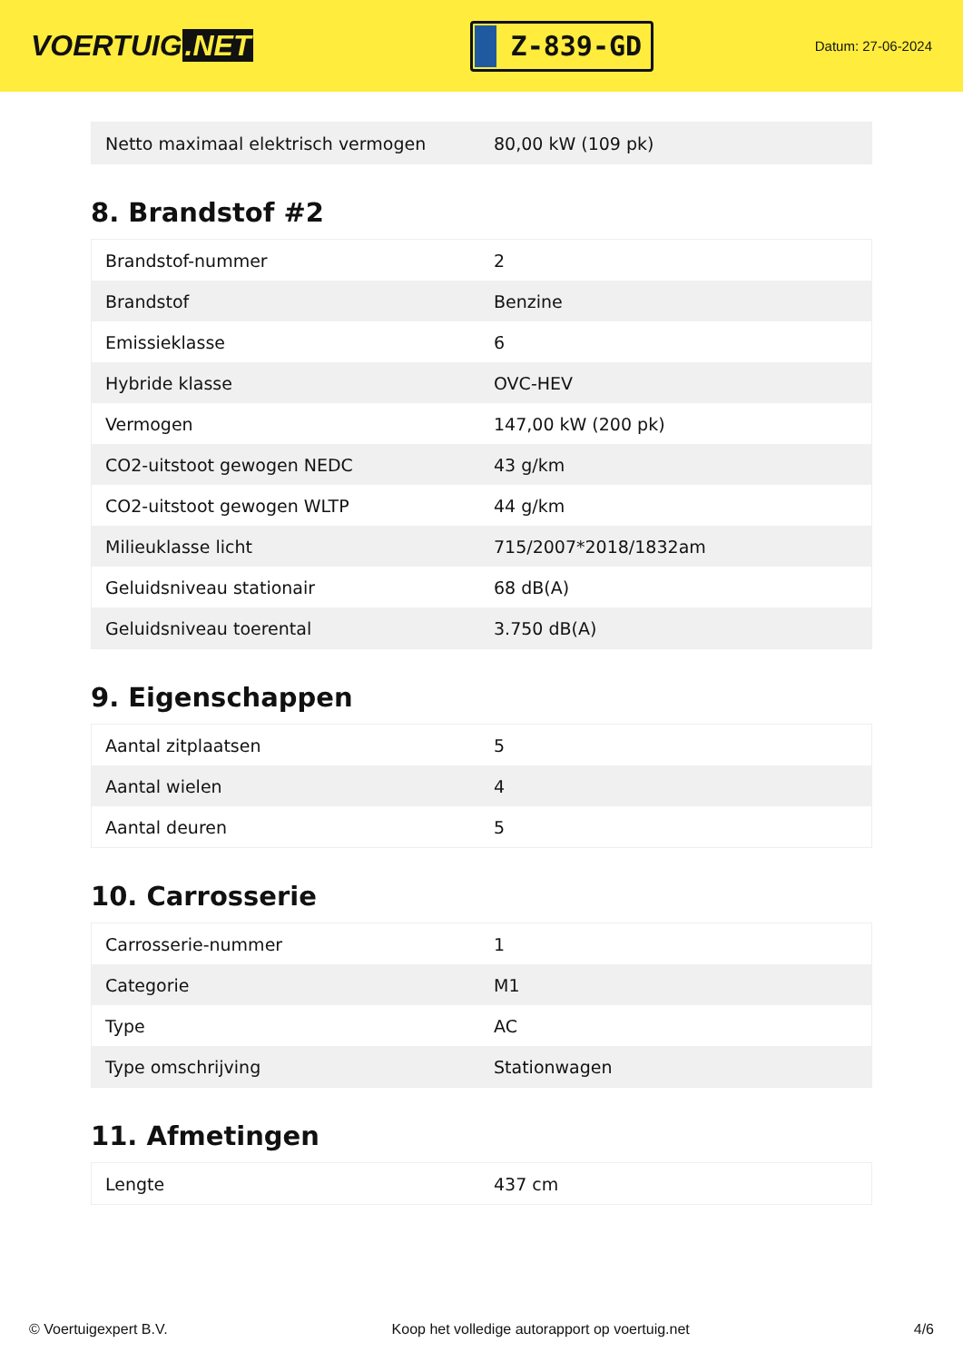VOERTUIG.NET
Z-839-GD
Datum: 27-06-2024
| Netto maximaal elektrisch vermogen | 80,00 kW (109 pk) |
8. Brandstof #2
| Brandstof-nummer | 2 |
| Brandstof | Benzine |
| Emissieklasse | 6 |
| Hybride klasse | OVC-HEV |
| Vermogen | 147,00 kW (200 pk) |
| CO2-uitstoot gewogen NEDC | 43 g/km |
| CO2-uitstoot gewogen WLTP | 44 g/km |
| Milieuklasse licht | 715/2007*2018/1832am |
| Geluidsniveau stationair | 68 dB(A) |
| Geluidsniveau toerental | 3.750 dB(A) |
9. Eigenschappen
| Aantal zitplaatsen | 5 |
| Aantal wielen | 4 |
| Aantal deuren | 5 |
10. Carrosserie
| Carrosserie-nummer | 1 |
| Categorie | M1 |
| Type | AC |
| Type omschrijving | Stationwagen |
11. Afmetingen
| Lengte | 437 cm |
© Voertuigexpert B.V. Koop het volledige autorapport op voertuig.net 4/6